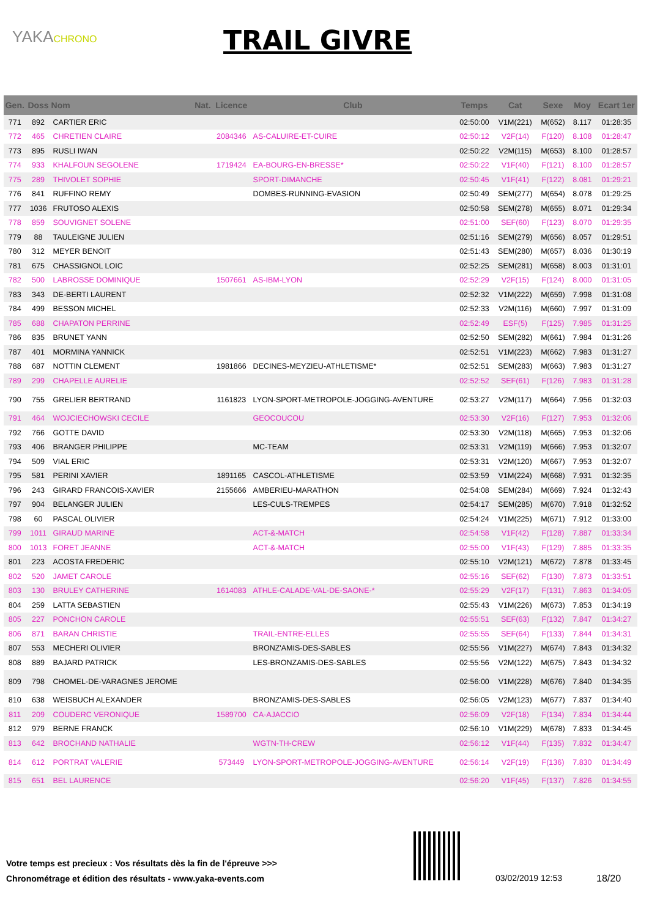YAKACHRONO TRAIL GIVRE
| Gen. | Doss | Nom | Nat. | Licence | Club | Temps | Cat | Sexe | Moy | Ecart 1er |
| --- | --- | --- | --- | --- | --- | --- | --- | --- | --- | --- |
| 771 | 892 | CARTIER ERIC | | | | 02:50:00 | V1M(221) | M(652) | 8.117 | 01:28:35 |
| 772 | 465 | CHRETIEN CLAIRE | | 2084346 | AS-CALUIRE-ET-CUIRE | 02:50:12 | V2F(14) | F(120) | 8.108 | 01:28:47 |
| 773 | 895 | RUSLI IWAN | | | | 02:50:22 | V2M(115) | M(653) | 8.100 | 01:28:57 |
| 774 | 933 | KHALFOUN SEGOLENE | | 1719424 | EA-BOURG-EN-BRESSE* | 02:50:22 | V1F(40) | F(121) | 8.100 | 01:28:57 |
| 775 | 289 | THIVOLET SOPHIE | | | SPORT-DIMANCHE | 02:50:45 | V1F(41) | F(122) | 8.081 | 01:29:21 |
| 776 | 841 | RUFFINO REMY | | | DOMBES-RUNNING-EVASION | 02:50:49 | SEM(277) | M(654) | 8.078 | 01:29:25 |
| 777 | 1036 | FRUTOSO ALEXIS | | | | 02:50:58 | SEM(278) | M(655) | 8.071 | 01:29:34 |
| 778 | 859 | SOUVIGNET SOLENE | | | | 02:51:00 | SEF(60) | F(123) | 8.070 | 01:29:35 |
| 779 | 88 | TAULEIGNE JULIEN | | | | 02:51:16 | SEM(279) | M(656) | 8.057 | 01:29:51 |
| 780 | 312 | MEYER BENOIT | | | | 02:51:43 | SEM(280) | M(657) | 8.036 | 01:30:19 |
| 781 | 675 | CHASSIGNOL LOIC | | | | 02:52:25 | SEM(281) | M(658) | 8.003 | 01:31:01 |
| 782 | 500 | LABROSSE DOMINIQUE | | 1507661 | AS-IBM-LYON | 02:52:29 | V2F(15) | F(124) | 8.000 | 01:31:05 |
| 783 | 343 | DE-BERTI LAURENT | | | | 02:52:32 | V1M(222) | M(659) | 7.998 | 01:31:08 |
| 784 | 499 | BESSON MICHEL | | | | 02:52:33 | V2M(116) | M(660) | 7.997 | 01:31:09 |
| 785 | 688 | CHAPATON PERRINE | | | | 02:52:49 | ESF(5) | F(125) | 7.985 | 01:31:25 |
| 786 | 835 | BRUNET YANN | | | | 02:52:50 | SEM(282) | M(661) | 7.984 | 01:31:26 |
| 787 | 401 | MORMINA YANNICK | | | | 02:52:51 | V1M(223) | M(662) | 7.983 | 01:31:27 |
| 788 | 687 | NOTTIN CLEMENT | | 1981866 | DECINES-MEYZIEU-ATHLETISME* | 02:52:51 | SEM(283) | M(663) | 7.983 | 01:31:27 |
| 789 | 299 | CHAPELLE AURELIE | | | | 02:52:52 | SEF(61) | F(126) | 7.983 | 01:31:28 |
| 790 | 755 | GRELIER BERTRAND | | 1161823 | LYON-SPORT-METROPOLE-JOGGING-AVENTURE | 02:53:27 | V2M(117) | M(664) | 7.956 | 01:32:03 |
| 791 | 464 | WOJCIECHOWSKI CECILE | | | GEOCOUCOU | 02:53:30 | V2F(16) | F(127) | 7.953 | 01:32:06 |
| 792 | 766 | GOTTE DAVID | | | | 02:53:30 | V2M(118) | M(665) | 7.953 | 01:32:06 |
| 793 | 406 | BRANGER PHILIPPE | | | MC-TEAM | 02:53:31 | V2M(119) | M(666) | 7.953 | 01:32:07 |
| 794 | 509 | VIAL ERIC | | | | 02:53:31 | V2M(120) | M(667) | 7.953 | 01:32:07 |
| 795 | 581 | PERINI XAVIER | | 1891165 | CASCOL-ATHLETISME | 02:53:59 | V1M(224) | M(668) | 7.931 | 01:32:35 |
| 796 | 243 | GIRARD FRANCOIS-XAVIER | | 2155666 | AMBERIEU-MARATHON | 02:54:08 | SEM(284) | M(669) | 7.924 | 01:32:43 |
| 797 | 904 | BELANGER JULIEN | | | LES-CULS-TREMPES | 02:54:17 | SEM(285) | M(670) | 7.918 | 01:32:52 |
| 798 | 60 | PASCAL OLIVIER | | | | 02:54:24 | V1M(225) | M(671) | 7.912 | 01:33:00 |
| 799 | 1011 | GIRAUD MARINE | | | ACT-&-MATCH | 02:54:58 | V1F(42) | F(128) | 7.887 | 01:33:34 |
| 800 | 1013 | FORET JEANNE | | | ACT-&-MATCH | 02:55:00 | V1F(43) | F(129) | 7.885 | 01:33:35 |
| 801 | 223 | ACOSTA FREDERIC | | | | 02:55:10 | V2M(121) | M(672) | 7.878 | 01:33:45 |
| 802 | 520 | JAMET CAROLE | | | | 02:55:16 | SEF(62) | F(130) | 7.873 | 01:33:51 |
| 803 | 130 | BRULEY CATHERINE | | 1614083 | ATHLE-CALADE-VAL-DE-SAONE-* | 02:55:29 | V2F(17) | F(131) | 7.863 | 01:34:05 |
| 804 | 259 | LATTA SEBASTIEN | | | | 02:55:43 | V1M(226) | M(673) | 7.853 | 01:34:19 |
| 805 | 227 | PONCHON CAROLE | | | | 02:55:51 | SEF(63) | F(132) | 7.847 | 01:34:27 |
| 806 | 871 | BARAN CHRISTIE | | | TRAIL-ENTRE-ELLES | 02:55:55 | SEF(64) | F(133) | 7.844 | 01:34:31 |
| 807 | 553 | MECHERI OLIVIER | | | BRONZ'AMIS-DES-SABLES | 02:55:56 | V1M(227) | M(674) | 7.843 | 01:34:32 |
| 808 | 889 | BAJARD PATRICK | | | LES-BRONZAMIS-DES-SABLES | 02:55:56 | V2M(122) | M(675) | 7.843 | 01:34:32 |
| 809 | 798 | CHOMEL-DE-VARAGNES JEROME | | | | 02:56:00 | V1M(228) | M(676) | 7.840 | 01:34:35 |
| 810 | 638 | WEISBUCH ALEXANDER | | | BRONZ'AMIS-DES-SABLES | 02:56:05 | V2M(123) | M(677) | 7.837 | 01:34:40 |
| 811 | 209 | COUDERC VERONIQUE | | 1589700 | CA-AJACCIO | 02:56:09 | V2F(18) | F(134) | 7.834 | 01:34:44 |
| 812 | 979 | BERNE FRANCK | | | | 02:56:10 | V1M(229) | M(678) | 7.833 | 01:34:45 |
| 813 | 642 | BROCHAND NATHALIE | | | WGTN-TH-CREW | 02:56:12 | V1F(44) | F(135) | 7.832 | 01:34:47 |
| 814 | 612 | PORTRAT VALERIE | | 573449 | LYON-SPORT-METROPOLE-JOGGING-AVENTURE | 02:56:14 | V2F(19) | F(136) | 7.830 | 01:34:49 |
| 815 | 651 | BEL LAURENCE | | | | 02:56:20 | V1F(45) | F(137) | 7.826 | 01:34:55 |
Votre temps est precieux : Vos résultats dès la fin de l'épreuve >>>
Chronométrage et édition des résultats - www.yaka-events.com
03/02/2019 12:53 18/20